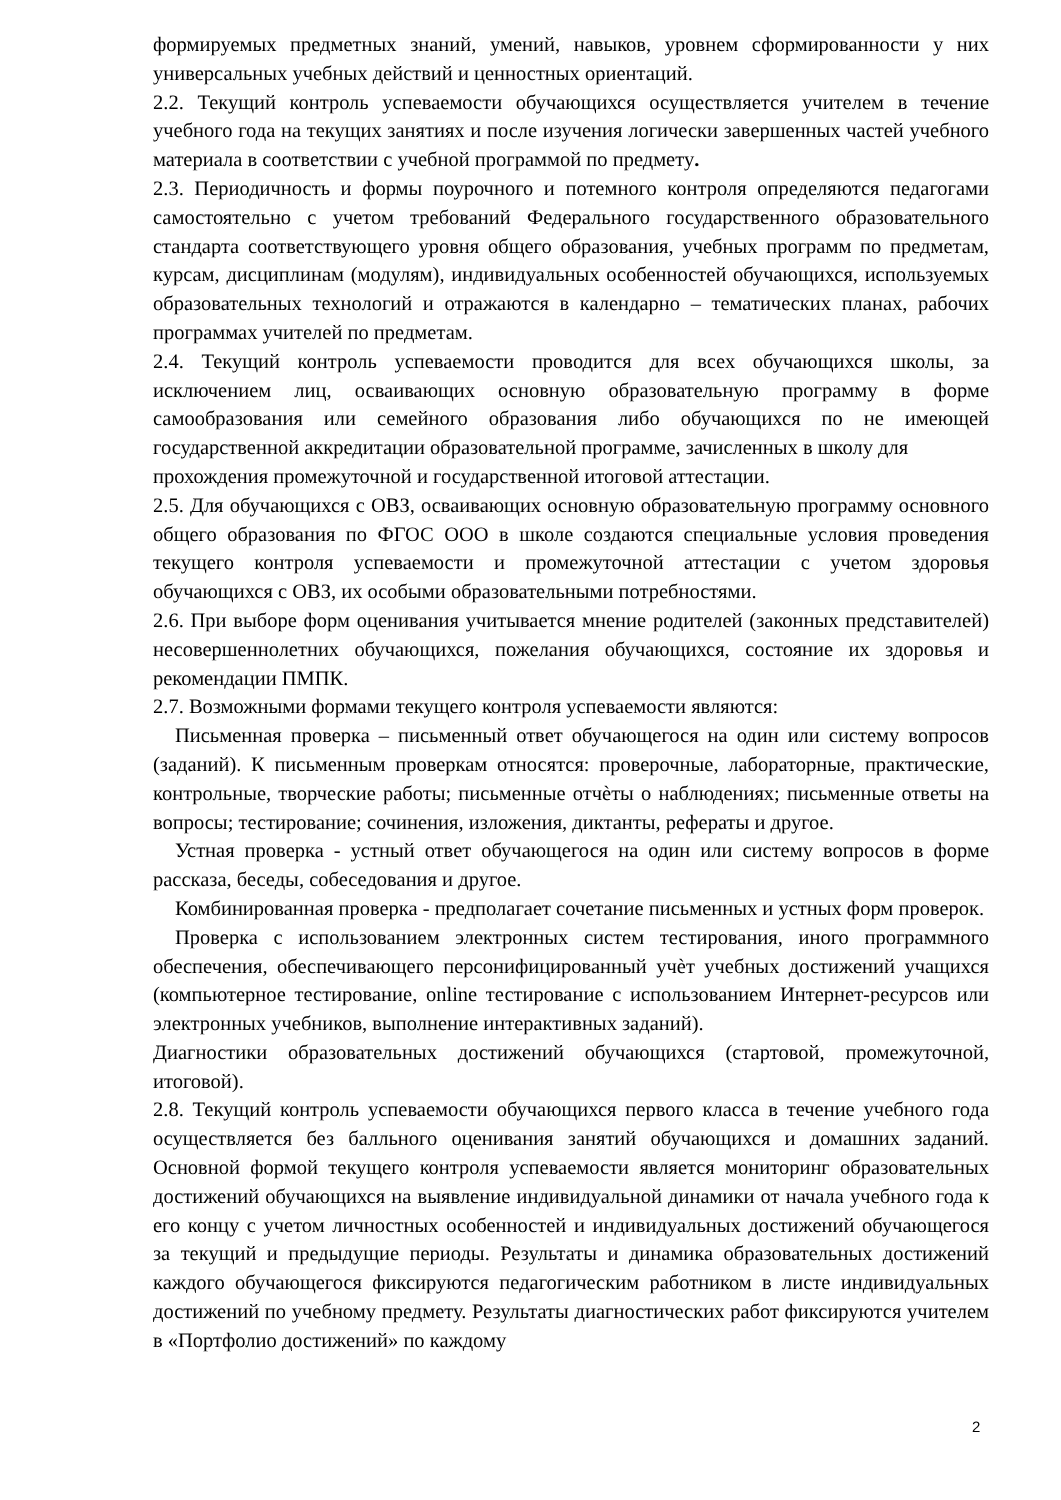формируемых предметных знаний, умений, навыков, уровнем сформированности у них универсальных учебных действий и ценностных ориентаций.
2.2. Текущий контроль успеваемости обучающихся осуществляется учителем в течение учебного года на текущих занятиях и после изучения логически завершенных частей учебного материала в соответствии с учебной программой по предмету.
2.3. Периодичность и формы поурочного и потемного контроля определяются педагогами самостоятельно с учетом требований Федерального государственного образовательного стандарта соответствующего уровня общего образования, учебных программ по предметам, курсам, дисциплинам (модулям), индивидуальных особенностей обучающихся, используемых образовательных технологий и отражаются в календарно – тематических планах, рабочих программах учителей по предметам.
2.4. Текущий контроль успеваемости проводится для всех обучающихся школы, за исключением лиц, осваивающих основную образовательную программу в форме самообразования или семейного образования либо обучающихся по не имеющей государственной аккредитации образовательной программе, зачисленных в школу для
прохождения промежуточной и государственной итоговой аттестации.
2.5. Для обучающихся с ОВЗ, осваивающих основную образовательную программу основного общего образования по ФГОС ООО в школе создаются специальные условия проведения текущего контроля успеваемости и промежуточной аттестации с учетом здоровья обучающихся с ОВЗ, их особыми образовательными потребностями.
2.6. При выборе форм оценивания учитывается мнение родителей (законных представителей) несовершеннолетних обучающихся, пожелания обучающихся, состояние их здоровья и рекомендации ПМПК.
2.7. Возможными формами текущего контроля успеваемости являются:
Письменная проверка – письменный ответ обучающегося на один или систему вопросов (заданий). К письменным проверкам относятся: проверочные, лабораторные, практические, контрольные, творческие работы; письменные отчѐты о наблюдениях; письменные ответы на вопросы; тестирование; сочинения, изложения, диктанты, рефераты и другое.
Устная проверка - устный ответ обучающегося на один или систему вопросов в форме рассказа, беседы, собеседования и другое.
Комбинированная проверка - предполагает сочетание письменных и устных форм проверок.
Проверка с использованием электронных систем тестирования, иного программного обеспечения, обеспечивающего персонифицированный учѐт учебных достижений учащихся (компьютерное тестирование, online тестирование с использованием Интернет-ресурсов или электронных учебников, выполнение интерактивных заданий).
Диагностики образовательных достижений обучающихся (стартовой, промежуточной, итоговой).
2.8. Текущий контроль успеваемости обучающихся первого класса в течение учебного года осуществляется без балльного оценивания занятий обучающихся и домашних заданий. Основной формой текущего контроля успеваемости является мониторинг образовательных достижений обучающихся на выявление индивидуальной динамики от начала учебного года к его концу с учетом личностных особенностей и индивидуальных достижений обучающегося за текущий и предыдущие периоды. Результаты и динамика образовательных достижений каждого обучающегося фиксируются педагогическим работником в листе индивидуальных достижений по учебному предмету. Результаты диагностических работ фиксируются учителем в «Портфолио достижений» по каждому
2